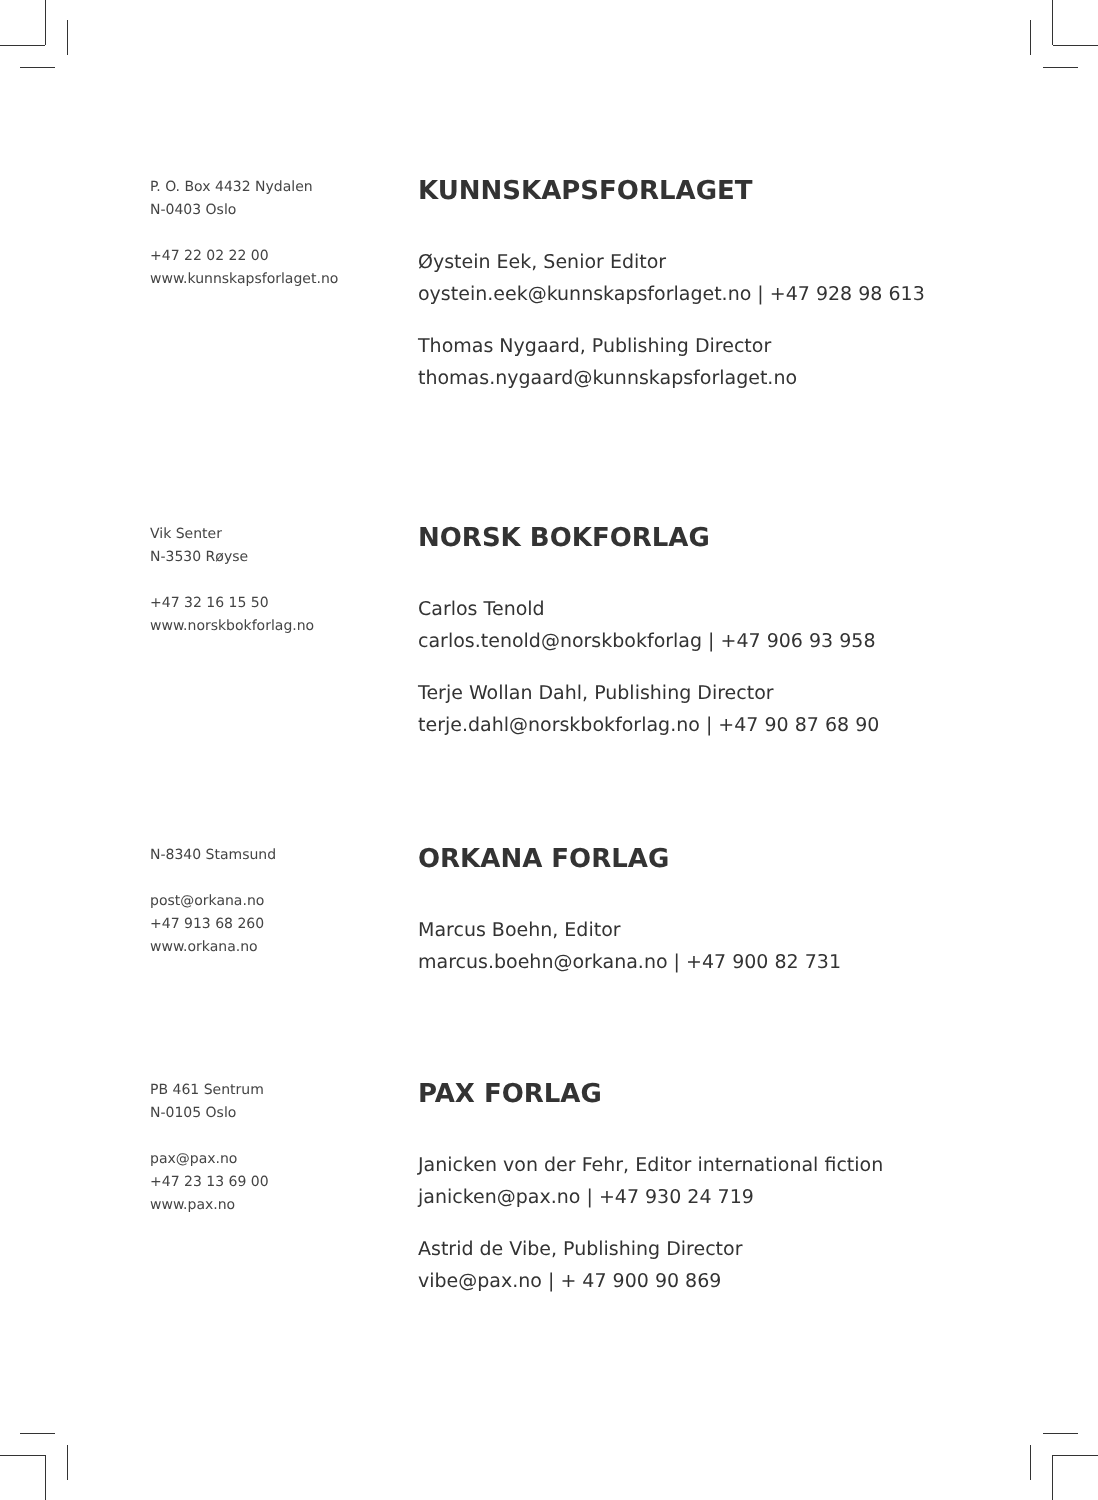P. O. Box 4432 Nydalen
N-0403 Oslo
+47 22 02 22 00
www.kunnskapsforlaget.no
KUNNSKAPSFORLAGET
Øystein Eek, Senior Editor
oystein.eek@kunnskapsforlaget.no | +47 928 98 613
Thomas Nygaard, Publishing Director
thomas.nygaard@kunnskapsforlaget.no
Vik Senter
N-3530 Røyse
+47 32 16 15 50
www.norskbokforlag.no
NORSK BOKFORLAG
Carlos Tenold
carlos.tenold@norskbokforlag | +47 906 93 958
Terje Wollan Dahl, Publishing Director
terje.dahl@norskbokforlag.no | +47 90 87 68 90
N-8340 Stamsund
post@orkana.no
+47 913 68 260
www.orkana.no
ORKANA FORLAG
Marcus Boehn, Editor
marcus.boehn@orkana.no | +47 900 82 731
PB 461 Sentrum
N-0105 Oslo
pax@pax.no
+47 23 13 69 00
www.pax.no
PAX FORLAG
Janicken von der Fehr, Editor international fiction
janicken@pax.no | +47 930 24 719
Astrid de Vibe, Publishing Director
vibe@pax.no | + 47 900 90 869